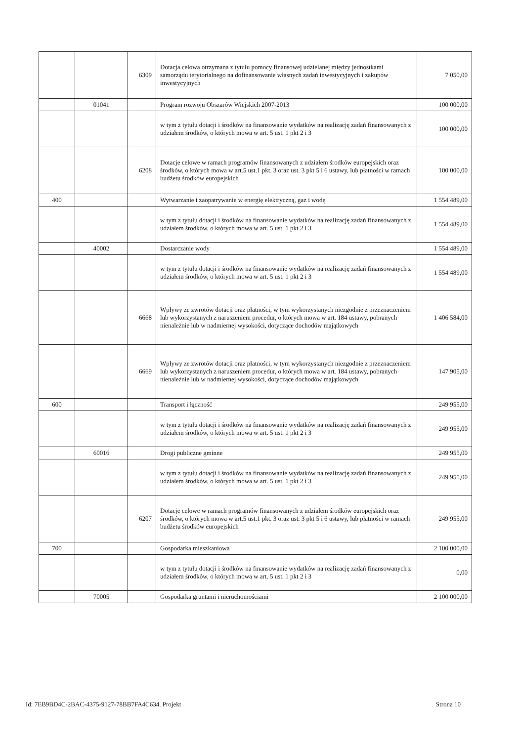| | | 6309 | Dotacja celowa otrzymana z tytułu pomocy finansowej udzielanej między jednostkami samorządu terytorialnego na dofinansowanie własnych zadań inwestycyjnych i zakupów inwestycyjnych | 7 050,00 |
| | 01041 | | Program rozwoju Obszarów Wiejskich 2007-2013 | 100 000,00 |
| | | | w tym z tytułu dotacji i środków na finansowanie wydatków na realizację zadań finansowanych z udziałem środków, o których mowa w art. 5 ust. 1 pkt 2 i 3 | 100 000,00 |
| | | 6208 | Dotacje celowe w ramach programów finansowanych z udziałem środków europejskich oraz środków, o których mowa w art.5 ust.1 pkt. 3 oraz ust. 3 pkt 5 i 6 ustawy, lub płatności w ramach budżetu środków europejskich | 100 000,00 |
| 400 | | | Wytwarzanie i zaopatrywanie w energię elektryczną, gaz i wodę | 1 554 489,00 |
| | | | w tym z tytułu dotacji i środków na finansowanie wydatków na realizację zadań finansowanych z udziałem środków, o których mowa w art. 5 ust. 1 pkt 2 i 3 | 1 554 489,00 |
| | 40002 | | Dostarczanie wody | 1 554 489,00 |
| | | | w tym z tytułu dotacji i środków na finansowanie wydatków na realizację zadań finansowanych z udziałem środków, o których mowa w art. 5 ust. 1 pkt 2 i 3 | 1 554 489,00 |
| | | 6668 | Wpływy ze zwrotów dotacji oraz płatności, w tym wykorzystanych niezgodnie z przeznaczeniem lub wykorzystanych z naruszeniem procedur, o których mowa w art. 184 ustawy, pobranych nienależnie lub w nadmiernej wysokości, dotyczące dochodów majątkowych | 1 406 584,00 |
| | | 6669 | Wpływy ze zwrotów dotacji oraz płatności, w tym wykorzystanych niezgodnie z przeznaczeniem lub wykorzystanych z naruszeniem procedur, o których mowa w art. 184 ustawy, pobranych nienależnie lub w nadmiernej wysokości, dotyczące dochodów majątkowych | 147 905,00 |
| 600 | | | Transport i łączność | 249 955,00 |
| | | | w tym z tytułu dotacji i środków na finansowanie wydatków na realizację zadań finansowanych z udziałem środków, o których mowa w art. 5 ust. 1 pkt 2 i 3 | 249 955,00 |
| | 60016 | | Drogi publiczne gminne | 249 955,00 |
| | | | w tym z tytułu dotacji i środków na finansowanie wydatków na realizację zadań finansowanych z udziałem środków, o których mowa w art. 5 ust. 1 pkt 2 i 3 | 249 955,00 |
| | | 6207 | Dotacje celowe w ramach programów finansowanych z udziałem środków europejskich oraz środków, o których mowa w art.5 ust.1 pkt. 3 oraz ust. 3 pkt 5 i 6 ustawy, lub płatności w ramach budżetu środków europejskich | 249 955,00 |
| 700 | | | Gospodarka mieszkaniowa | 2 100 000,00 |
| | | | w tym z tytułu dotacji i środków na finansowanie wydatków na realizację zadań finansowanych z udziałem środków, o których mowa w art. 5 ust. 1 pkt 2 i 3 | 0,00 |
| | 70005 | | Gospodarka gruntami i nieruchomościami | 2 100 000,00 |
Id: 7EB9BD4C-2BAC-4375-9127-78BB7FA4C634. Projekt Strona 10